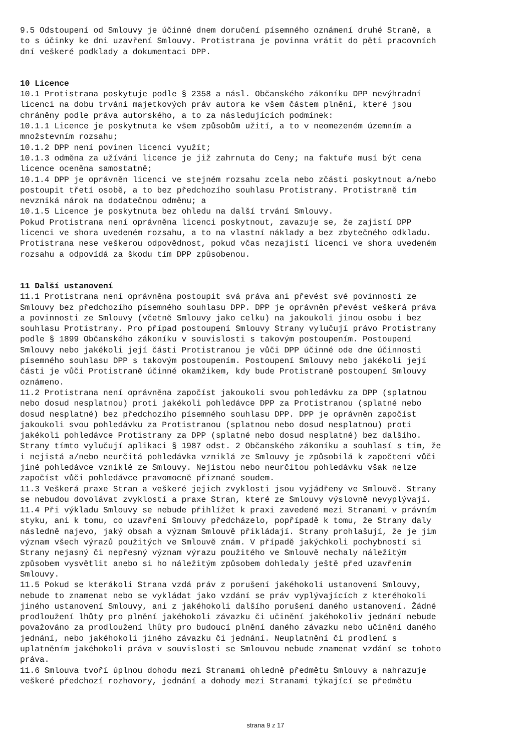9.5 Odstoupení od Smlouvy je účinné dnem doručení písemného oznámení druhé Straně, a
to s účinky ke dni uzavření Smlouvy. Protistrana je povinna vrátit do pěti pracovních
dní veškeré podklady a dokumentaci DPP.
10 Licence
10.1 Protistrana poskytuje podle § 2358 a násl. Občanského zákoníku DPP nevýhradní
licenci na dobu trvání majetkových práv autora ke všem částem plnění, které jsou
chráněny podle práva autorského, a to za následujících podmínek:
10.1.1 Licence je poskytnuta ke všem způsobům užití, a to v neomezeném územním a
množstevním rozsahu;
10.1.2 DPP není povinen licenci využít;
10.1.3 odměna za užívání licence je již zahrnuta do Ceny; na faktuře musí být cena
licence oceněna samostatně;
10.1.4 DPP je oprávněn licenci ve stejném rozsahu zcela nebo zčásti poskytnout a/nebo
postoupit třetí osobě, a to bez předchozího souhlasu Protistrany. Protistraně tím
nevzniká nárok na dodatečnou odměnu; a
10.1.5 Licence je poskytnuta bez ohledu na další trvání Smlouvy.
Pokud Protistrana není oprávněna licenci poskytnout, zavazuje se, že zajistí DPP
licenci ve shora uvedeném rozsahu, a to na vlastní náklady a bez zbytečného odkladu.
Protistrana nese veškerou odpovědnost, pokud včas nezajistí licenci ve shora uvedeném
rozsahu a odpovídá za škodu tím DPP způsobenou.
11 Další ustanovení
11.1 Protistrana není oprávněna postoupit svá práva ani převést své povinnosti ze
Smlouvy bez předchozího písemného souhlasu DPP. DPP je oprávněn převést veškerá práva
a povinnosti ze Smlouvy (včetně Smlouvy jako celku) na jakoukoli jinou osobu i bez
souhlasu Protistrany. Pro případ postoupení Smlouvy Strany vylučují právo Protistrany
podle § 1899 Občanského zákoníku v souvislosti s takovým postoupením. Postoupení
Smlouvy nebo jakékoli její části Protistranou je vůči DPP účinné ode dne účinnosti
písemného souhlasu DPP s takovým postoupením. Postoupení Smlouvy nebo jakékoli její
části je vůči Protistraně účinné okamžikem, kdy bude Protistraně postoupení Smlouvy
oznámeno.
11.2 Protistrana není oprávněna započíst jakoukoli svou pohledávku za DPP (splatnou
nebo dosud nesplatnou) proti jakékoli pohledávce DPP za Protistranou (splatné nebo
dosud nesplatné) bez předchozího písemného souhlasu DPP. DPP je oprávněn započíst
jakoukoli svou pohledávku za Protistranou (splatnou nebo dosud nesplatnou) proti
jakékoli pohledávce Protistrany za DPP (splatné nebo dosud nesplatné) bez dalšího.
Strany tímto vylučují aplikaci § 1987 odst. 2 Občanského zákoníku a souhlasí s tím, že
i nejistá a/nebo neurčitá pohledávka vzniklá ze Smlouvy je způsobilá k započtení vůči
jiné pohledávce vzniklé ze Smlouvy. Nejistou nebo neurčitou pohledávku však nelze
započíst vůči pohledávce pravomocně přiznané soudem.
11.3 Veškerá praxe Stran a veškeré jejich zvyklosti jsou vyjádřeny ve Smlouvě. Strany
se nebudou dovolávat zvyklostí a praxe Stran, které ze Smlouvy výslovně nevyplývají.
11.4 Při výkladu Smlouvy se nebude přihlížet k praxi zavedené mezi Stranami v právním
styku, ani k tomu, co uzavření Smlouvy předcházelo, popřípadě k tomu, že Strany daly
následně najevo, jaký obsah a význam Smlouvě přikládají. Strany prohlašují, že je jim
význam všech výrazů použitých ve Smlouvě znám. V případě jakýchkoli pochybností si
Strany nejasný či nepřesný význam výrazu použitého ve Smlouvě nechaly náležitým
způsobem vysvětlit anebo si ho náležitým způsobem dohledaly ještě před uzavřením
Smlouvy.
11.5 Pokud se kterákoli Strana vzdá práv z porušení jakéhokoli ustanovení Smlouvy,
nebude to znamenat nebo se vykládat jako vzdání se práv vyplývajících z kteréhokoli
jiného ustanovení Smlouvy, ani z jakéhokoli dalšího porušení daného ustanovení. Žádné
prodloužení lhůty pro plnění jakéhokoli závazku či učinění jakéhokoliv jednání nebude
považováno za prodloužení lhůty pro budoucí plnění daného závazku nebo učinění daného
jednání, nebo jakéhokoli jiného závazku či jednání. Neuplatnění či prodlení s
uplatněním jakéhokoli práva v souvislosti se Smlouvou nebude znamenat vzdání se tohoto
práva.
11.6 Smlouva tvoří úplnou dohodu mezi Stranami ohledně předmětu Smlouvy a nahrazuje
veškeré předchozí rozhovory, jednání a dohody mezi Stranami týkající se předmětu
strana 9 z 17